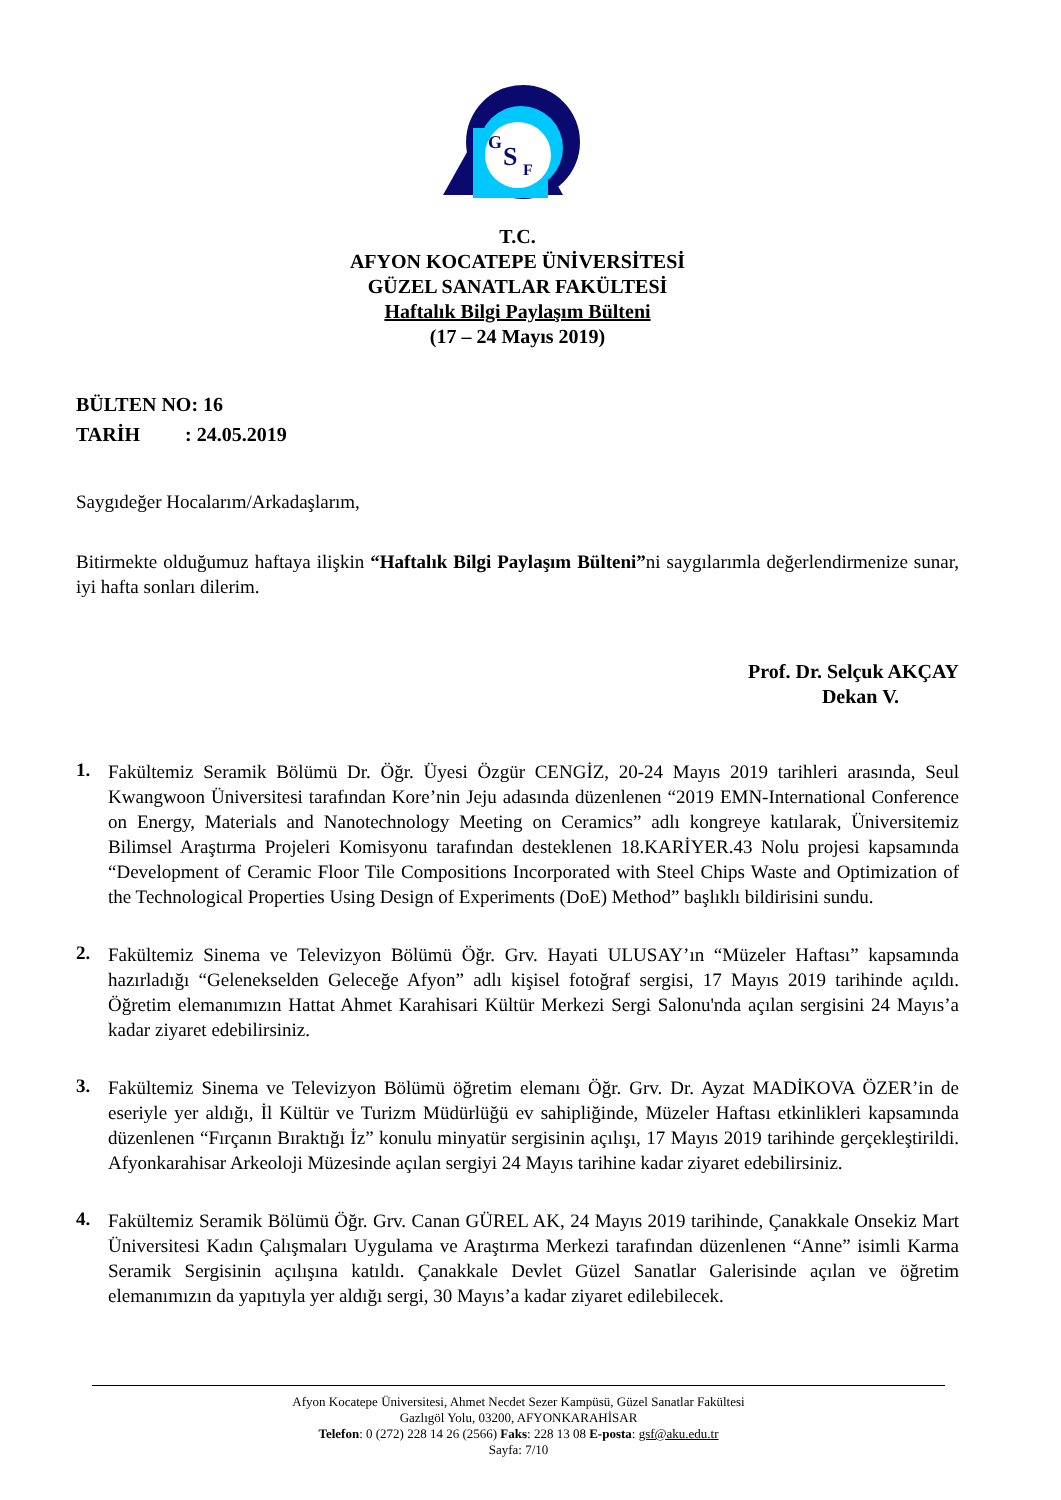G
S
F
T.C.
AFYON KOCATEPE ÜNİVERSİTESİ
GÜZEL SANATLAR FAKÜLTESİ
Haftalık Bilgi Paylaşım Bülteni
(17 – 24 Mayıs 2019)
BÜLTEN NO: 16
TARİH : 24.05.2019
Saygıdeğer Hocalarım/Arkadaşlarım,
Bitirmekte olduğumuz haftaya ilişkin “Haftalık Bilgi Paylaşım Bülteni”ni saygılarımla değerlendirmenize sunar, iyi hafta sonları dilerim.
Prof. Dr. Selçuk AKÇAY
Dekan V.
1.
Fakültemiz Seramik Bölümü Dr. Öğr. Üyesi Özgür CENGİZ, 20-24 Mayıs 2019 tarihleri arasında, Seul Kwangwoon Üniversitesi tarafından Kore’nin Jeju adasında düzenlenen “2019 EMN-International Conference on Energy, Materials and Nanotechnology Meeting on Ceramics” adlı kongreye katılarak, Üniversitemiz Bilimsel Araştırma Projeleri Komisyonu tarafından desteklenen 18.KARİYER.43 Nolu projesi kapsamında “Development of Ceramic Floor Tile Compositions Incorporated with Steel Chips Waste and Optimization of the Technological Properties Using Design of Experiments (DoE) Method” başlıklı bildirisini sundu.
2.
Fakültemiz Sinema ve Televizyon Bölümü Öğr. Grv. Hayati ULUSAY’ın “Müzeler Haftası” kapsamında hazırladığı “Gelenekselden Geleceğe Afyon” adlı kişisel fotoğraf sergisi, 17 Mayıs 2019 tarihinde açıldı. Öğretim elemanımızın Hattat Ahmet Karahisari Kültür Merkezi Sergi Salonu'nda açılan sergisini 24 Mayıs’a kadar ziyaret edebilirsiniz.
3.
Fakültemiz Sinema ve Televizyon Bölümü öğretim elemanı Öğr. Grv. Dr. Ayzat MADİKOVA ÖZER’in de eseriyle yer aldığı, İl Kültür ve Turizm Müdürlüğü ev sahipliğinde, Müzeler Haftası etkinlikleri kapsamında düzenlenen “Fırçanın Bıraktığı İz” konulu minyatür sergisinin açılışı, 17 Mayıs 2019 tarihinde gerçekleştirildi. Afyonkarahisar Arkeoloji Müzesinde açılan sergiyi 24 Mayıs tarihine kadar ziyaret edebilirsiniz.
4.
Fakültemiz Seramik Bölümü Öğr. Grv. Canan GÜREL AK, 24 Mayıs 2019 tarihinde, Çanakkale Onsekiz Mart Üniversitesi Kadın Çalışmaları Uygulama ve Araştırma Merkezi tarafından düzenlenen “Anne” isimli Karma Seramik Sergisinin açılışına katıldı. Çanakkale Devlet Güzel Sanatlar Galerisinde açılan ve öğretim elemanımızın da yapıtıyla yer aldığı sergi, 30 Mayıs’a kadar ziyaret edilebilecek.
Afyon Kocatepe Üniversitesi, Ahmet Necdet Sezer Kampüsü, Güzel Sanatlar Fakültesi
Gazlıgöl Yolu, 03200, AFYONKARAHİSAR
Telefon: 0 (272) 228 14 26 (2566) Faks: 228 13 08 E-posta: gsf@aku.edu.tr
Sayfa: 7/10